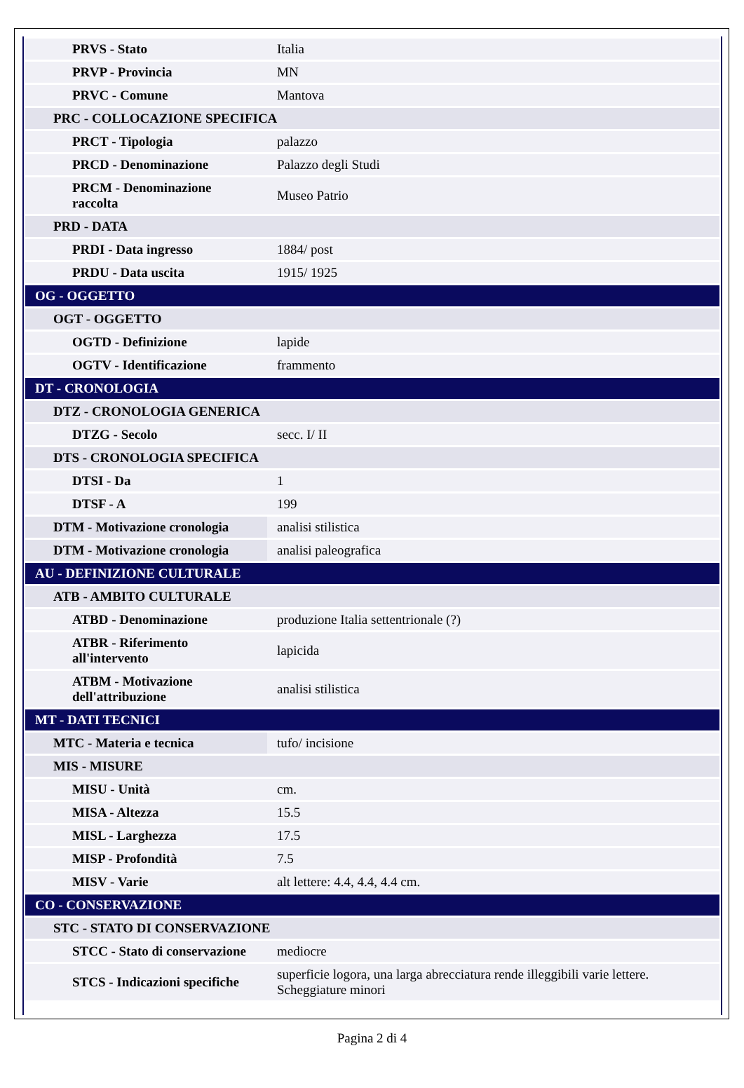| PRVS - Stato | Italia |
| PRVP - Provincia | MN |
| PRVC - Comune | Mantova |
| PRC - COLLOCAZIONE SPECIFICA | |
| PRCT - Tipologia | palazzo |
| PRCD - Denominazione | Palazzo degli Studi |
| PRCM - Denominazione raccolta | Museo Patrio |
| PRD - DATA | |
| PRDI - Data ingresso | 1884/ post |
| PRDU - Data uscita | 1915/ 1925 |
| OG - OGGETTO | |
| OGT - OGGETTO | |
| OGTD - Definizione | lapide |
| OGTV - Identificazione | frammento |
| DT - CRONOLOGIA | |
| DTZ - CRONOLOGIA GENERICA | |
| DTZG - Secolo | secc. I/ II |
| DTS - CRONOLOGIA SPECIFICA | |
| DTSI - Da | 1 |
| DTSF - A | 199 |
| DTM - Motivazione cronologia | analisi stilistica |
| DTM - Motivazione cronologia | analisi paleografica |
| AU - DEFINIZIONE CULTURALE | |
| ATB - AMBITO CULTURALE | |
| ATBD - Denominazione | produzione Italia settentrionale (?) |
| ATBR - Riferimento all'intervento | lapicida |
| ATBM - Motivazione dell'attribuzione | analisi stilistica |
| MT - DATI TECNICI | |
| MTC - Materia e tecnica | tufo/ incisione |
| MIS - MISURE | |
| MISU - Unità | cm. |
| MISA - Altezza | 15.5 |
| MISL - Larghezza | 17.5 |
| MISP - Profondità | 7.5 |
| MISV - Varie | alt lettere: 4.4, 4.4, 4.4 cm. |
| CO - CONSERVAZIONE | |
| STC - STATO DI CONSERVAZIONE | |
| STCC - Stato di conservazione | mediocre |
| STCS - Indicazioni specifiche | superficie logora, una larga abrecciatura rende illeggibili varie lettere. Scheggiature minori |
Pagina 2 di 4